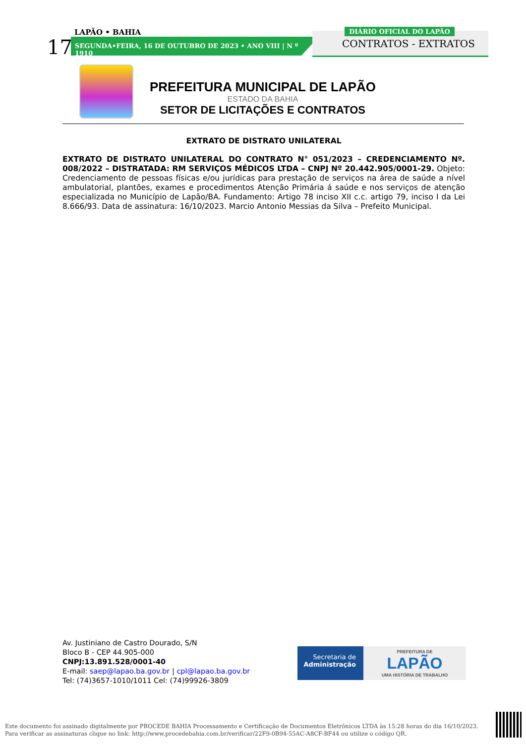17
LAPÃO • BAHIA
SEGUNDA•FEIRA, 16 DE OUTUBRO DE 2023 • ANO VIII | N º 1910
DIÁRIO OFICIAL DO LAPÃO
CONTRATOS - EXTRATOS
PREFEITURA MUNICIPAL DE LAPÃO
ESTADO DA BAHIA
SETOR DE LICITAÇÕES E CONTRATOS
EXTRATO DE DISTRATO UNILATERAL
EXTRATO DE DISTRATO UNILATERAL DO CONTRATO N° 051/2023 – CREDENCIAMENTO Nº. 008/2022 – DISTRATADA: RM SERVIÇOS MÉDICOS LTDA – CNPJ Nº 20.442.905/0001-29. Objeto: Credenciamento de pessoas físicas e/ou jurídicas para prestação de serviços na área de saúde a nível ambulatorial, plantões, exames e procedimentos Atenção Primária á saúde e nos serviços de atenção especializada no Município de Lapão/BA. Fundamento: Artigo 78 inciso XII c.c. artigo 79, inciso I da Lei 8.666/93. Data de assinatura: 16/10/2023. Marcio Antonio Messias da Silva – Prefeito Municipal.
Av. Justiniano de Castro Dourado, S/N
Bloco B - CEP 44.905-000
CNPJ:13.891.528/0001-40
E-mail: saep@lapao.ba.gov.br | cpl@lapao.ba.gov.br
Tel: (74)3657-1010/1011 Cel: (74)99926-3809
Secretaria de
Administração
PREFEITURA DE
LAPÃO
UMA HISTÓRIA DE TRABALHO
Este documento foi assinado digitalmente por PROCEDE BAHIA Processamento e Certificação de Documentos Eletrônicos LTDA às 15:28 horas do dia 16/10/2023.
Para verificar as assinaturas clique no link: http://www.procedebahia.com.br/verificar/22F9-0B94-55AC-A8CF-BF44 ou utilize o código QR.